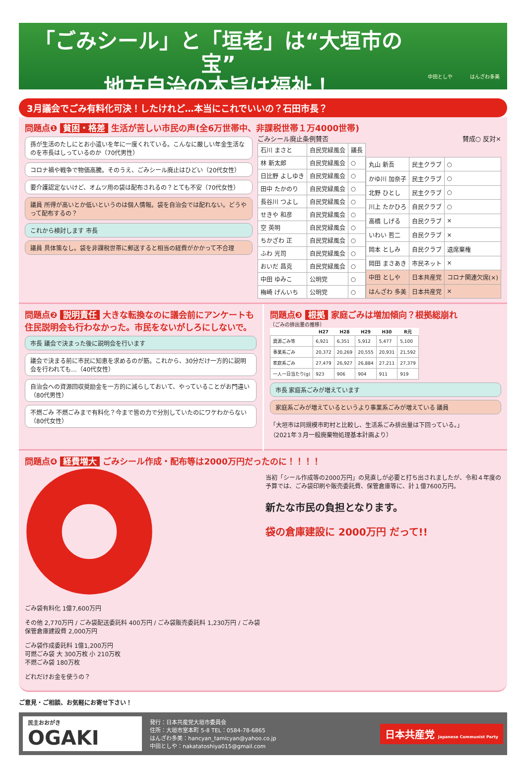「ごみシール」と「垣老」は“大垣市の宝”
地方自治の本旨は福祉！
中田としや はんざわ多美
3月議会でごみ有料化可決！したけれど…本当にこれでいいの？石田市長？
問題点❶ 貧困・格差 生活が苦しい市民の声(全6万世帯中、非課税世帯１万4000世帯)
孫が生活のたしにとお小遣いを年に一度くれている。こんなに厳しい年金生活なのを市長はしっているのか（70代男性）
コロナ禍や戦争で物価高騰。そのうえ、ごみシール廃止はひどい（20代女性）
要介護認定ないけど、オムツ用の袋は配布されるの？とても不安（70代女性）
議員 所得が高いとか低いというのは個人情報。袋を自治会では配れない。どうやって配布するの？
これから検討します 市長
議員 具体策なし。袋を非課税世帯に郵送すると相当の経費がかかって不合理
ごみシール廃止条例賛否 賛成○ 反対×
| 石川 まさと | 自民党緑風会 | 議長 |
| 林 新太郎 | 自民党緑風会 | ○ |
| 日比野 よしゆき | 自民党緑風会 | ○ |
| 田中 たかのり | 自民党緑風会 | ○ |
| 長谷川 つよし | 自民党緑風会 | ○ |
| せきや 和彦 | 自民党緑風会 | ○ |
| 空 英明 | 自民党緑風会 | ○ |
| ちかざわ 正 | 自民党緑風会 | ○ |
| ふわ 光司 | 自民党緑風会 | ○ |
| おいだ 昌克 | 自民党緑風会 | ○ |
| 中田 ゆみこ | 公明党 | ○ |
| 梅崎 げんいち | 公明党 | ○ |
| 丸山 新吾 | 民主クラブ | ○ |
| かゆ川 加奈子 | 民主クラブ | ○ |
| 北野 ひとし | 民主クラブ | ○ |
| 川上 たかひろ | 自民クラブ | ○ |
| 高橋 しげる | 自民クラブ | × |
| いわい 哲二 | 自民クラブ | × |
| 岡本 としみ | 自民クラブ | 退席棄権 |
| 岡田 まさあき | 市民ネット | × |
| 中田 としや | 日本共産党 | コロナ関連欠席(×) |
| はんざわ 多美 | 日本共産党 | × |
問題点❷ 説明責任 大きな転換なのに議会前にアンケートも住民説明会も行わなかった。市民をないがしろにしないで。
市長 議会で決まった後に説明会を行います
議会で決まる前に市民に知恵を求めるのが筋。これから、30分だけ一方的に説明会を行われても…（40代女性）
自治会への資源回収奨励金を一方的に減らしておいて、やっていることがお門違い（80代男性）
不燃ごみ 不燃ごみまで有料化？今まで皆の力で分別していたのにワケわからない（80代女性）
問題点❸ 根拠 家庭ごみは増加傾向？根拠総崩れ
〔ごみの排出量の推移〕
| | H27 | H28 | H29 | H30 | R元 |
| --- | --- | --- | --- | --- | --- |
| 資源ごみ等 | 6,921 | 6,351 | 5,912 | 5,477 | 5,100 |
| 事業系ごみ | 20,372 | 20,269 | 20,555 | 20,931 | 21,592 |
| 家庭系ごみ | 27,479 | 26,927 | 26,884 | 27,211 | 27,379 |
| 一人一日当たり(g) | 923 | 906 | 904 | 911 | 919 |
市長 家庭系ごみが増えています
家庭系ごみが増えているというより事業系ごみが増えている 議員
「大垣市は同規模市町村と比較し、生活系ごみ排出量は下回っている。」
（2021年３月一般廃棄物処理基本計画より）
問題点❹ 経費増大 ごみシール作成・配布等は2000万円だったのに！！！！
ごみ袋有料化 1億7,600万円
その他 2,770万円 / ごみ袋配送委託料 400万円 / ごみ袋販売委託料 1,230万円 / ごみ袋保管倉庫建設費 2,000万円
ごみ袋作成委託料 1億1,200万円
可燃ごみ袋 大 300万枚 小 210万枚
不燃ごみ袋 180万枚
どれだけお金を使うの？
当初「シール作成等の2000万円」の見直しが必要と打ち出されましたが、令和４年度の予算では、ごみ袋印刷や販売委託費、保管倉庫等に、計１億7600万円。
新たな市民の負担となります。
袋の倉庫建設に 2000万円 だって!!
ご意見・ご相談、お気軽にお寄せ下さい！
民主おおがき
OGAKI
発行：日本共産党大垣市委員会
住所：大垣市室本町 5-8 TEL：0584-78-6865
はんざわ多美：hancyan_tamicyan@yahoo.co.jp
中田としや：nakatatoshiya015@gmail.com
日本共産党 Japanese Communist Party